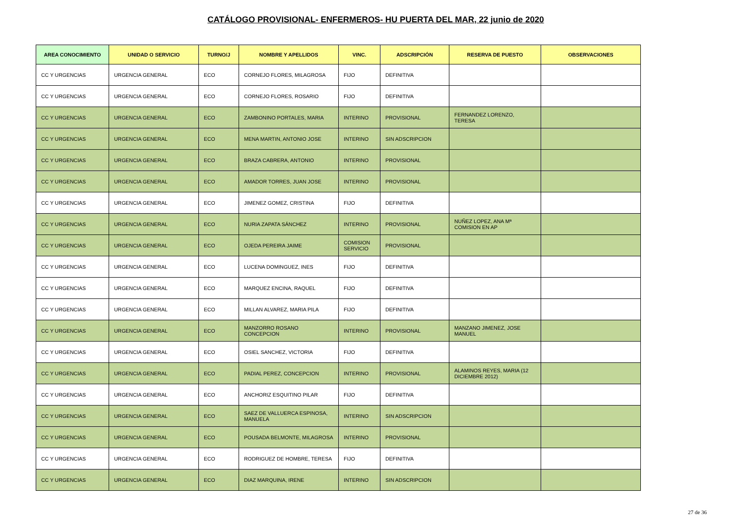CATÁLOGO PROVISIONAL- ENFERMEROS- HU PUERTA DEL MAR, 22 junio de 2020
| AREA CONOCIMIENTO | UNIDAD O SERVICIO | TURNO/J | NOMBRE Y APELLIDOS | VINC. | ADSCRIPCIÓN | RESERVA DE PUESTO | OBSERVACIONES |
| --- | --- | --- | --- | --- | --- | --- | --- |
| CC Y URGENCIAS | URGENCIA GENERAL | ECO | CORNEJO FLORES, MILAGROSA | FIJO | DEFINITIVA | | |
| CC Y URGENCIAS | URGENCIA GENERAL | ECO | CORNEJO FLORES, ROSARIO | FIJO | DEFINITIVA | | |
| CC Y URGENCIAS | URGENCIA GENERAL | ECO | ZAMBONINO PORTALES, MARIA | INTERINO | PROVISIONAL | FERNANDEZ LORENZO, TERESA | |
| CC Y URGENCIAS | URGENCIA GENERAL | ECO | MENA MARTIN, ANTONIO JOSE | INTERINO | SIN ADSCRIPCION | | |
| CC Y URGENCIAS | URGENCIA GENERAL | ECO | BRAZA CABRERA, ANTONIO | INTERINO | PROVISIONAL | | |
| CC Y URGENCIAS | URGENCIA GENERAL | ECO | AMADOR TORRES, JUAN JOSE | INTERINO | PROVISIONAL | | |
| CC Y URGENCIAS | URGENCIA GENERAL | ECO | JIMENEZ GOMEZ, CRISTINA | FIJO | DEFINITIVA | | |
| CC Y URGENCIAS | URGENCIA GENERAL | ECO | NURIA ZAPATA SÁNCHEZ | INTERINO | PROVISIONAL | NUÑEZ LOPEZ, ANA Mª COMISION EN AP | |
| CC Y URGENCIAS | URGENCIA GENERAL | ECO | OJEDA PEREIRA JAIME | COMISION SERVICIO | PROVISIONAL | | |
| CC Y URGENCIAS | URGENCIA GENERAL | ECO | LUCENA DOMINGUEZ, INES | FIJO | DEFINITIVA | | |
| CC Y URGENCIAS | URGENCIA GENERAL | ECO | MARQUEZ ENCINA, RAQUEL | FIJO | DEFINITIVA | | |
| CC Y URGENCIAS | URGENCIA GENERAL | ECO | MILLAN ALVAREZ, MARIA PILA | FIJO | DEFINITIVA | | |
| CC Y URGENCIAS | URGENCIA GENERAL | ECO | MANZORRO ROSANO CONCEPCION | INTERINO | PROVISIONAL | MANZANO JIMENEZ, JOSE MANUEL | |
| CC Y URGENCIAS | URGENCIA GENERAL | ECO | OSIEL SANCHEZ, VICTORIA | FIJO | DEFINITIVA | | |
| CC Y URGENCIAS | URGENCIA GENERAL | ECO | PADIAL PEREZ, CONCEPCION | INTERINO | PROVISIONAL | ALAMINOS REYES, MARIA (12 DICIEMBRE 2012) | |
| CC Y URGENCIAS | URGENCIA GENERAL | ECO | ANCHORIZ ESQUITINO PILAR | FIJO | DEFINITIVA | | |
| CC Y URGENCIAS | URGENCIA GENERAL | ECO | SAEZ DE VALLUERCA ESPINOSA, MANUELA | INTERINO | SIN ADSCRIPCION | | |
| CC Y URGENCIAS | URGENCIA GENERAL | ECO | POUSADA BELMONTE, MILAGROSA | INTERINO | PROVISIONAL | | |
| CC Y URGENCIAS | URGENCIA GENERAL | ECO | RODRIGUEZ DE HOMBRE, TERESA | FIJO | DEFINITIVA | | |
| CC Y URGENCIAS | URGENCIA GENERAL | ECO | DIAZ MARQUINA, IRENE | INTERINO | SIN ADSCRIPCION | | |
27 de 36